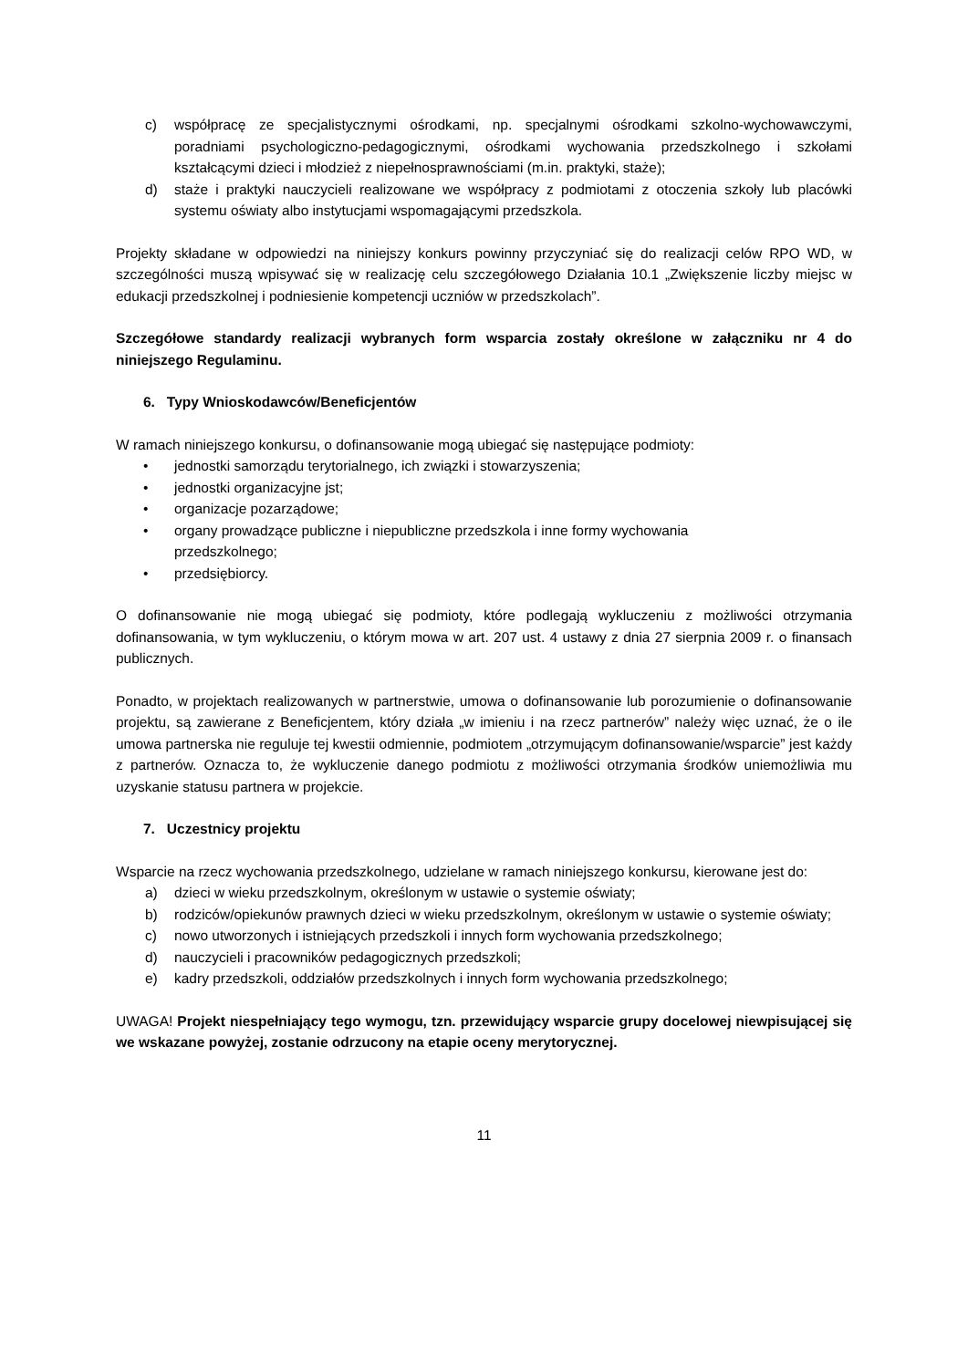c) współpracę ze specjalistycznymi ośrodkami, np. specjalnymi ośrodkami szkolno-wychowawczymi, poradniami psychologiczno-pedagogicznymi, ośrodkami wychowania przedszkolnego i szkołami kształcącymi dzieci i młodzież z niepełnosprawnościami (m.in. praktyki, staże);
d) staże i praktyki nauczycieli realizowane we współpracy z podmiotami z otoczenia szkoły lub placówki systemu oświaty albo instytucjami wspomagającymi przedszkola.
Projekty składane w odpowiedzi na niniejszy konkurs powinny przyczyniać się do realizacji celów RPO WD, w szczególności muszą wpisywać się w realizację celu szczegółowego Działania 10.1 „Zwiększenie liczby miejsc w edukacji przedszkolnej i podniesienie kompetencji uczniów w przedszkolach”.
Szczegółowe standardy realizacji wybranych form wsparcia zostały określone w załączniku nr 4 do niniejszego Regulaminu.
6. Typy Wnioskodawców/Beneficjentów
W ramach niniejszego konkursu, o dofinansowanie mogą ubiegać się następujące podmioty:
• jednostki samorządu terytorialnego, ich związki i stowarzyszenia;
• jednostki organizacyjne jst;
• organizacje pozarządowe;
• organy prowadzące publiczne i niepubliczne przedszkola i inne formy wychowania
przedszkolnego;
• przedsiębiorcy.
O dofinansowanie nie mogą ubiegać się podmioty, które podlegają wykluczeniu z możliwości otrzymania dofinansowania, w tym wykluczeniu, o którym mowa w art. 207 ust. 4 ustawy z dnia 27 sierpnia 2009 r. o finansach publicznych.
Ponadto, w projektach realizowanych w partnerstwie, umowa o dofinansowanie lub porozumienie o dofinansowanie projektu, są zawierane z Beneficjentem, który działa „w imieniu i na rzecz partnerów” należy więc uznać, że o ile umowa partnerska nie reguluje tej kwestii odmiennie, podmiotem „otrzymującym dofinansowanie/wsparcie” jest każdy z partnerów. Oznacza to, że wykluczenie danego podmiotu z możliwości otrzymania środków uniemożliwia mu uzyskanie statusu partnera w projekcie.
7. Uczestnicy projektu
Wsparcie na rzecz wychowania przedszkolnego, udzielane w ramach niniejszego konkursu, kierowane jest do:
a) dzieci w wieku przedszkolnym, określonym w ustawie o systemie oświaty;
b) rodziców/opiekunów prawnych dzieci w wieku przedszkolnym, określonym w ustawie o systemie oświaty;
c) nowo utworzonych i istniejących przedszkoli i innych form wychowania przedszkolnego;
d) nauczycieli i pracowników pedagogicznych przedszkoli;
e) kadry przedszkoli, oddziałów przedszkolnych i innych form wychowania przedszkolnego;
UWAGA! Projekt niespełniający tego wymogu, tzn. przewidujący wsparcie grupy docelowej niewpisującej się we wskazane powyżej, zostanie odrzucony na etapie oceny merytorycznej.
11